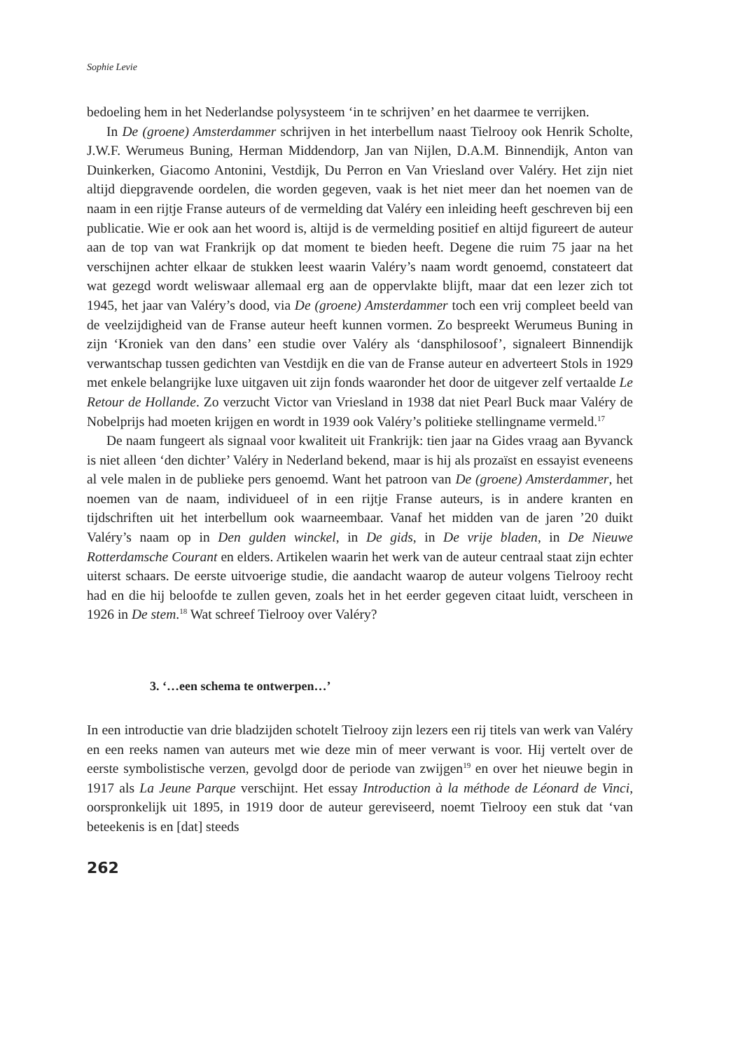Sophie Levie
bedoeling hem in het Nederlandse polysysteem ‘in te schrijven’ en het daarmee te verrijken.
In De (groene) Amsterdammer schrijven in het interbellum naast Tielrooy ook Henrik Scholte, J.W.F. Werumeus Buning, Herman Middendorp, Jan van Nijlen, D.A.M. Binnendijk, Anton van Duinkerken, Giacomo Antonini, Vestdijk, Du Perron en Van Vriesland over Valéry. Het zijn niet altijd diepgravende oordelen, die worden gegeven, vaak is het niet meer dan het noemen van de naam in een rijtje Franse auteurs of de vermelding dat Valéry een inleiding heeft geschreven bij een publicatie. Wie er ook aan het woord is, altijd is de vermelding positief en altijd figureert de auteur aan de top van wat Frankrijk op dat moment te bieden heeft. Degene die ruim 75 jaar na het verschijnen achter elkaar de stukken leest waarin Valéry’s naam wordt genoemd, constateert dat wat gezegd wordt weliswaar allemaal erg aan de oppervlakte blijft, maar dat een lezer zich tot 1945, het jaar van Valéry’s dood, via De (groene) Amsterdammer toch een vrij compleet beeld van de veelzijdigheid van de Franse auteur heeft kunnen vormen. Zo bespreekt Werumeus Buning in zijn ‘Kroniek van den dans’ een studie over Valéry als ‘dansphilosoof’, signaleert Binnendijk verwantschap tussen gedichten van Vestdijk en die van de Franse auteur en adverteert Stols in 1929 met enkele belangrijke luxe uitgaven uit zijn fonds waaronder het door de uitgever zelf vertaalde Le Retour de Hollande. Zo verzucht Victor van Vriesland in 1938 dat niet Pearl Buck maar Valéry de Nobelprijs had moeten krijgen en wordt in 1939 ook Valéry’s politieke stellingname vermeld.<sup>17</sup>
De naam fungeert als signaal voor kwaliteit uit Frankrijk: tien jaar na Gides vraag aan Byvanck is niet alleen ‘den dichter’ Valéry in Nederland bekend, maar is hij als prozaïst en essayist eveneens al vele malen in de publieke pers genoemd. Want het patroon van De (groene) Amsterdammer, het noemen van de naam, individueel of in een rijtje Franse auteurs, is in andere kranten en tijdschriften uit het interbellum ook waarneembaar. Vanaf het midden van de jaren ’20 duikt Valéry’s naam op in Den gulden winckel, in De gids, in De vrije bladen, in De Nieuwe Rotterdamsche Courant en elders. Artikelen waarin het werk van de auteur centraal staat zijn echter uiterst schaars. De eerste uitvoerige studie, die aandacht waarop de auteur volgens Tielrooy recht had en die hij beloofde te zullen geven, zoals het in het eerder gegeven citaat luidt, verscheen in 1926 in De stem.<sup>18</sup> Wat schreef Tielrooy over Valéry?
3. ‘…een schema te ontwerpen…’
In een introductie van drie bladzijden schotelt Tielrooy zijn lezers een rij titels van werk van Valéry en een reeks namen van auteurs met wie deze min of meer verwant is voor. Hij vertelt over de eerste symbolistische verzen, gevolgd door de periode van zwijgen<sup>19</sup> en over het nieuwe begin in 1917 als La Jeune Parque verschijnt. Het essay Introduction à la méthode de Léonard de Vinci, oorspronkelijk uit 1895, in 1919 door de auteur gereviseerd, noemt Tielrooy een stuk dat ‘van beteekenis is en [dat] steeds
262